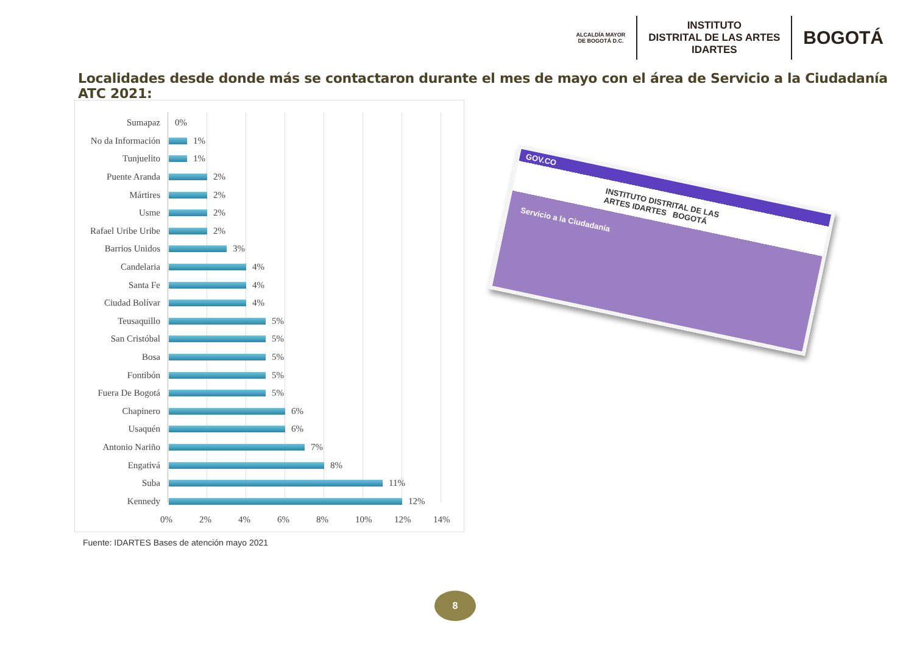ALCALDÍA MAYOR
DE BOGOTÁ D.C.
INSTITUTO
DISTRITAL DE LAS ARTES
IDARTES
BOGOTÁ
Localidades desde donde más se contactaron durante el mes de mayo con el área de Servicio a la Ciudadanía ATC 2021:
Sumapaz 0%
No da Información 1%
Tunjuelito 1%
Puente Aranda 2%
Mártires 2%
Usme 2%
Rafael Uribe Uribe 2%
Barrios Unidos 3%
Candelaria 4%
Santa Fe 4%
Ciudad Bolívar 4%
Teusaquillo 5%
San Cristóbal 5%
Bosa 5%
Fontibón 5%
Fuera De Bogotá 5%
Chapinero 6%
Usaquén 6%
Antonio Nariño 7%
Engativá 8%
Suba 11%
Kennedy 12%
0% 2% 4% 6% 8% 10% 12% 14%
Fuente: IDARTES Bases de atención mayo 2021
GOV.CO
INSTITUTO DISTRITAL DE LAS ARTES IDARTES BOGOTÁ
Servicio a la Ciudadanía
8